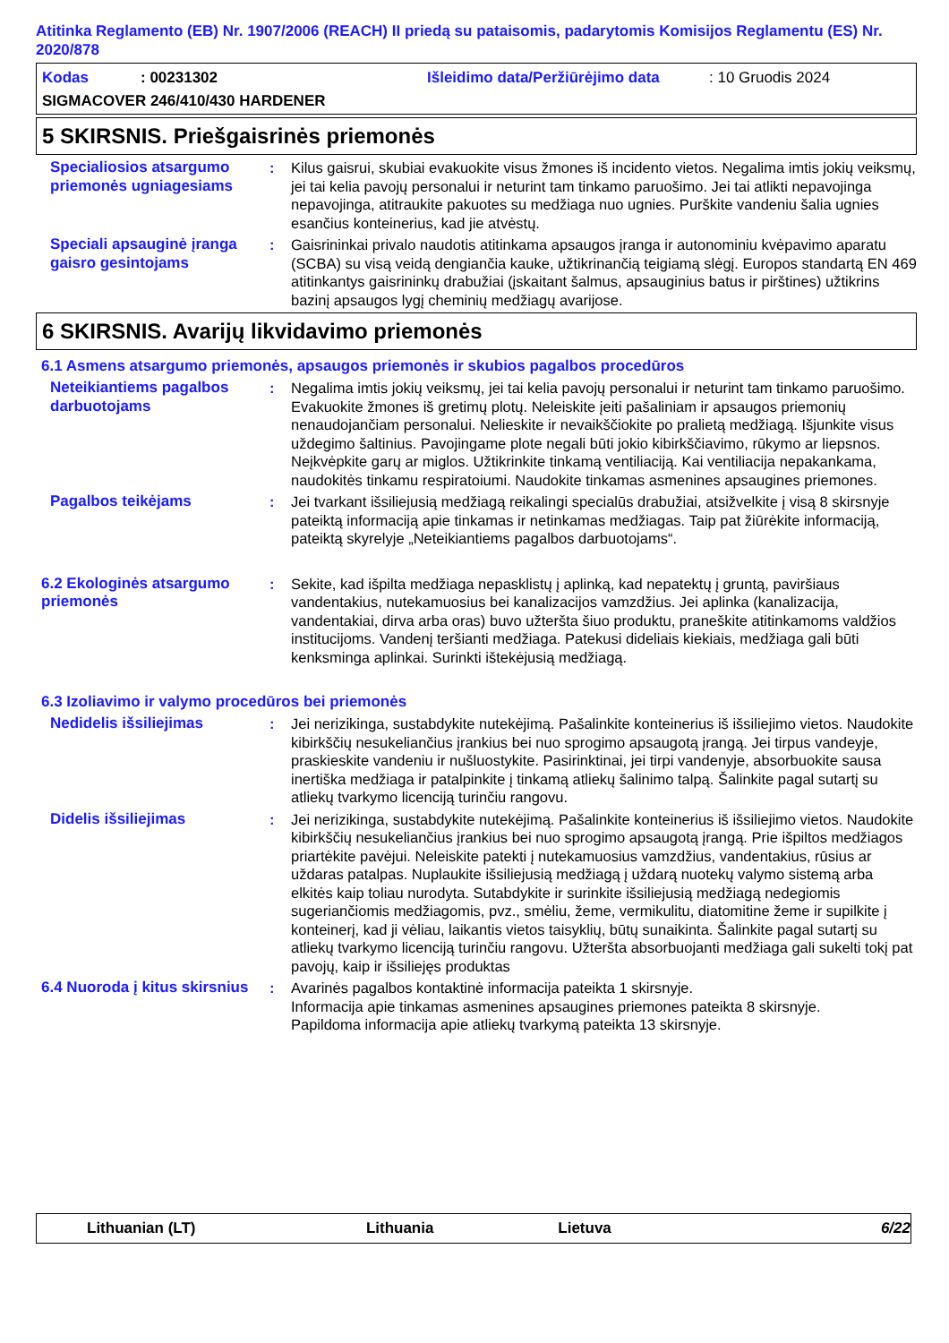Atitinka Reglamento (EB) Nr. 1907/2006 (REACH) II priedą su pataisomis, padarytomis Komisijos Reglamentu (ES) Nr. 2020/878
Kodas: 00231302 Išleidimo data/Peržiūrėjimo data: 10 Gruodis 2024
SIGMACOVER 246/410/430 HARDENER
5 SKIRSNIS. Priešgaisrinės priemonės
Specialiosios atsargumo priemonės ugniagesiams
: Kilus gaisrui, skubiai evakuokite visus žmones iš incidento vietos. Negalima imtis jokių veiksmų, jei tai kelia pavojų personalui ir neturint tam tinkamo paruošimo. Jei tai atlikti nepavojinga nepavojinga, atitraukite pakuotes su medžiaga nuo ugnies. Purškite vandeniu šalia ugnies esančius konteinerius, kad jie atvėstų.
Speciali apsauginė įranga gaisro gesintojams
: Gaisrininkai privalo naudotis atitinkama apsaugos įranga ir autonominiu kvėpavimo aparatu (SCBA) su visą veidą dengiančia kauke, užtikrinančią teigiamą slėgį. Europos standartą EN 469 atitinkantys gaisrininkų drabužiai (įskaitant šalmus, apsauginius batus ir pirštines) užtikrins bazinį apsaugos lygį cheminių medžiagų avarijose.
6 SKIRSNIS. Avarijų likvidavimo priemonės
6.1 Asmens atsargumo priemonės, apsaugos priemonės ir skubios pagalbos procedūros
Neteikiantiems pagalbos darbuotojams
: Negalima imtis jokių veiksmų, jei tai kelia pavojų personalui ir neturint tam tinkamo paruošimo. Evakuokite žmones iš gretimų plotų. Neleiskite įeiti pašaliniam ir apsaugos priemonių nenaudojančiam personalui. Nelieskite ir nevaikščiokite po pralietą medžiagą. Išjunkite visus uždegimo šaltinius. Pavojingame plote negali būti jokio kibirkščiavimo, rūkymo ar liepsnos. Neįkvėpkite garų ar miglos. Užtikrinkite tinkamą ventiliaciją. Kai ventiliacija nepakankama, naudokitės tinkamu respiratoiumi. Naudokite tinkamas asmenines apsaugines priemones.
Pagalbos teikėjams : Jei tvarkant išsiliejusią medžiagą reikalingi specialūs drabužiai, atsižvelkite į visą 8 skirsnyje pateiktą informaciją apie tinkamas ir netinkamas medžiagas. Taip pat žiūrėkite informaciją, pateiktą skyrelyje „Neteikiantiems pagalbos darbuotojams“.
6.2 Ekologinės atsargumo priemonės
: Sekite, kad išpilta medžiaga nepasklistų į aplinką, kad nepatektų į gruntą, paviršiaus vandentakius, nutekamuosius bei kanalizacijos vamzdžius. Jei aplinka (kanalizacija, vandentakiai, dirva arba oras) buvo užteršta šiuo produktu, praneškite atitinkamoms valdžios institucijoms. Vandenį teršianti medžiaga. Patekusi dideliais kiekiais, medžiaga gali būti kenksminga aplinkai. Surinkti ištekėjusią medžiagą.
6.3 Izoliavimo ir valymo procedūros bei priemonės
Nedidelis išsiliejimas : Jei nerizikinga, sustabdykite nutekėjimą. Pašalinkite konteinerius iš išsiliejimo vietos. Naudokite kibirkščių nesukeliančius įrankius bei nuo sprogimo apsaugotą įrangą. Jei tirpus vandeyje, praskieskite vandeniu ir nušluostykite. Pasirinktinai, jei tirpi vandenyje, absorbuokite sausa inertiška medžiaga ir patalpinkite į tinkamą atliekų šalinimo talpą. Šalinkite pagal sutartį su atliekų tvarkymo licenciją turinčiu rangovu.
Didelis išsiliejimas : Jei nerizikinga, sustabdykite nutekėjimą. Pašalinkite konteinerius iš išsiliejimo vietos. Naudokite kibirkščių nesukeliančius įrankius bei nuo sprogimo apsaugotą įrangą. Prie išpiltos medžiagos priartėkite pavėjui. Neleiskite patekti į nutekamuosius vamzdžius, vandentakius, rūsius ar uždaras patalpas. Nuplaukite išsiliejusią medžiagą į uždarą nuotekų valymo sistemą arba elkitės kaip toliau nurodyta. Sutabdykite ir surinkite išsiliejusią medžiagą nedegiomis sugeriančiomis medžiagomis, pvz., smėliu, žeme, vermikulitu, diatomitine žeme ir supilkite į konteinerį, kad ji vėliau, laikantis vietos taisyklių, būtų sunaikinta. Šalinkite pagal sutartį su atliekų tvarkymo licenciją turinčiu rangovu. Užteršta absorbuojanti medžiaga gali sukelti tokį pat pavojų, kaip ir išsiliejęs produktas
6.4 Nuoroda į kitus skirsnius
: Avarinės pagalbos kontaktinė informacija pateikta 1 skirsnyje.
Informacija apie tinkamas asmenines apsaugines priemones pateikta 8 skirsnyje.
Papildoma informacija apie atliekų tvarkymą pateikta 13 skirsnyje.
Lithuanian (LT) Lithuania Lietuva 6/22